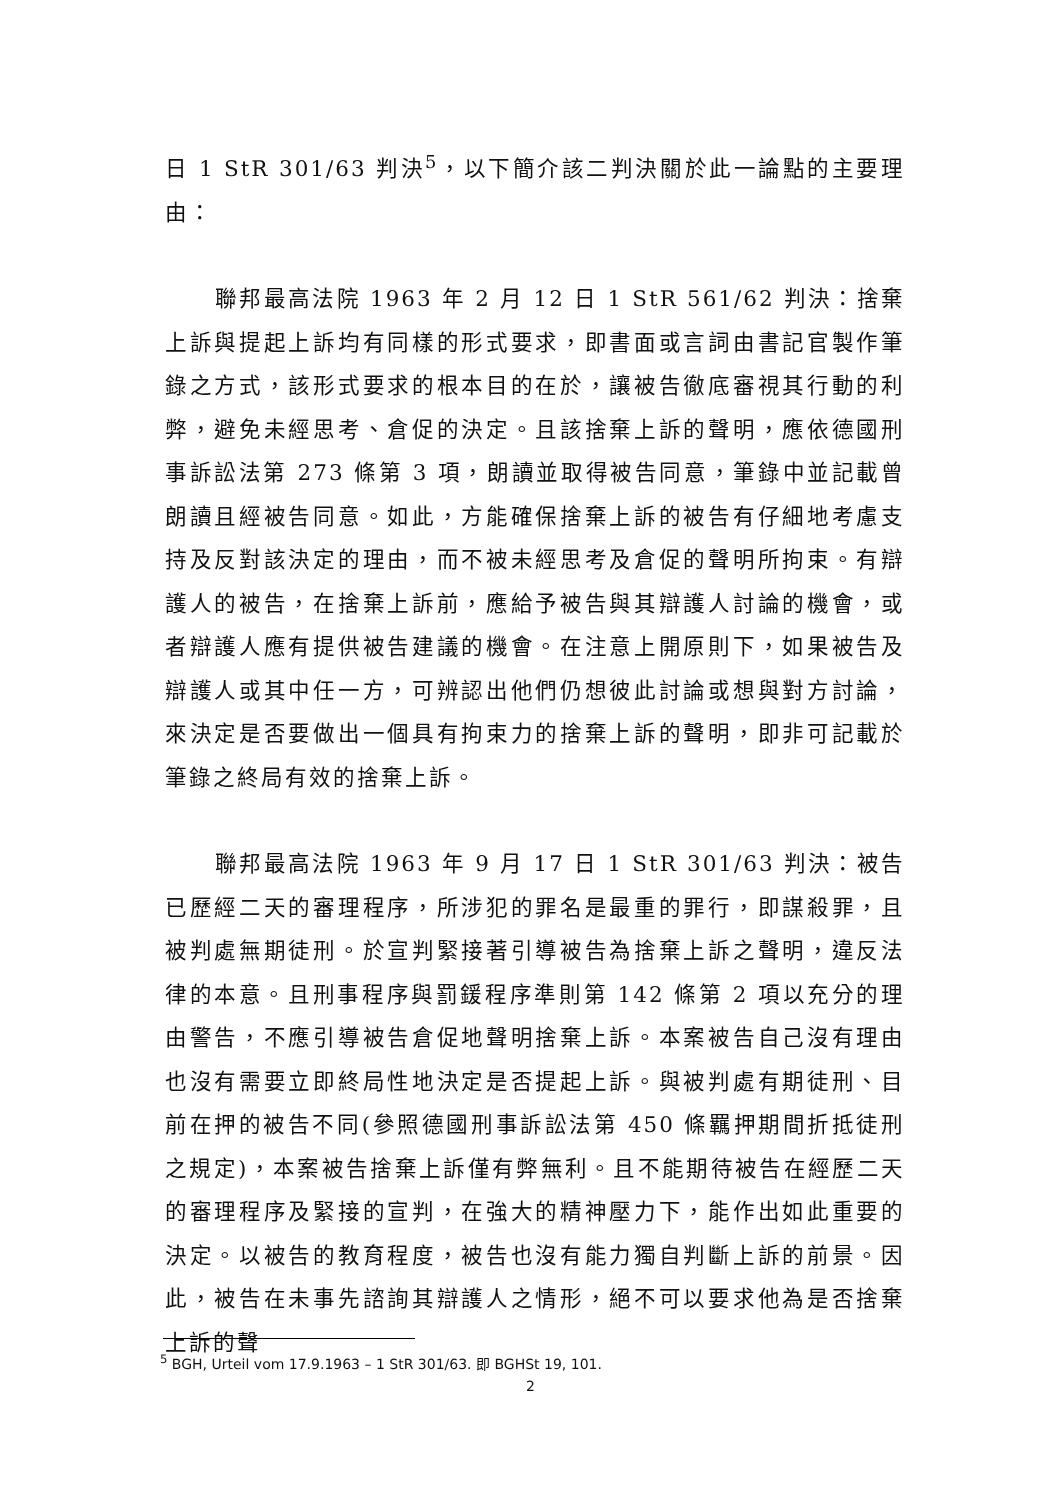日 1 StR 301/63 判決<sup>5</sup>，以下簡介該二判決關於此一論點的主要理由：
聯邦最高法院 1963 年 2 月 12 日 1 StR 561/62 判決：捨棄上訴與提起上訴均有同樣的形式要求，即書面或言詞由書記官製作筆錄之方式，該形式要求的根本目的在於，讓被告徹底審視其行動的利弊，避免未經思考、倉促的決定。且該捨棄上訴的聲明，應依德國刑事訴訟法第 273 條第 3 項，朗讀並取得被告同意，筆錄中並記載曾朗讀且經被告同意。如此，方能確保捨棄上訴的被告有仔細地考慮支持及反對該決定的理由，而不被未經思考及倉促的聲明所拘束。有辯護人的被告，在捨棄上訴前，應給予被告與其辯護人討論的機會，或者辯護人應有提供被告建議的機會。在注意上開原則下，如果被告及辯護人或其中任一方，可辨認出他們仍想彼此討論或想與對方討論，來決定是否要做出一個具有拘束力的捨棄上訴的聲明，即非可記載於筆錄之終局有效的捨棄上訴。
聯邦最高法院 1963 年 9 月 17 日 1 StR 301/63 判決：被告已歷經二天的審理程序，所涉犯的罪名是最重的罪行，即謀殺罪，且被判處無期徒刑。於宣判緊接著引導被告為捨棄上訴之聲明，違反法律的本意。且刑事程序與罰鍰程序準則第 142 條第 2 項以充分的理由警告，不應引導被告倉促地聲明捨棄上訴。本案被告自己沒有理由也沒有需要立即終局性地決定是否提起上訴。與被判處有期徒刑、目前在押的被告不同(參照德國刑事訴訟法第 450 條羈押期間折抵徒刑之規定)，本案被告捨棄上訴僅有弊無利。且不能期待被告在經歷二天的審理程序及緊接的宣判，在強大的精神壓力下，能作出如此重要的決定。以被告的教育程度，被告也沒有能力獨自判斷上訴的前景。因此，被告在未事先諮詢其辯護人之情形，絕不可以要求他為是否捨棄上訴的聲
<sup>5</sup> BGH, Urteil vom 17.9.1963 – 1 StR 301/63. 即 BGHSt 19, 101.
2